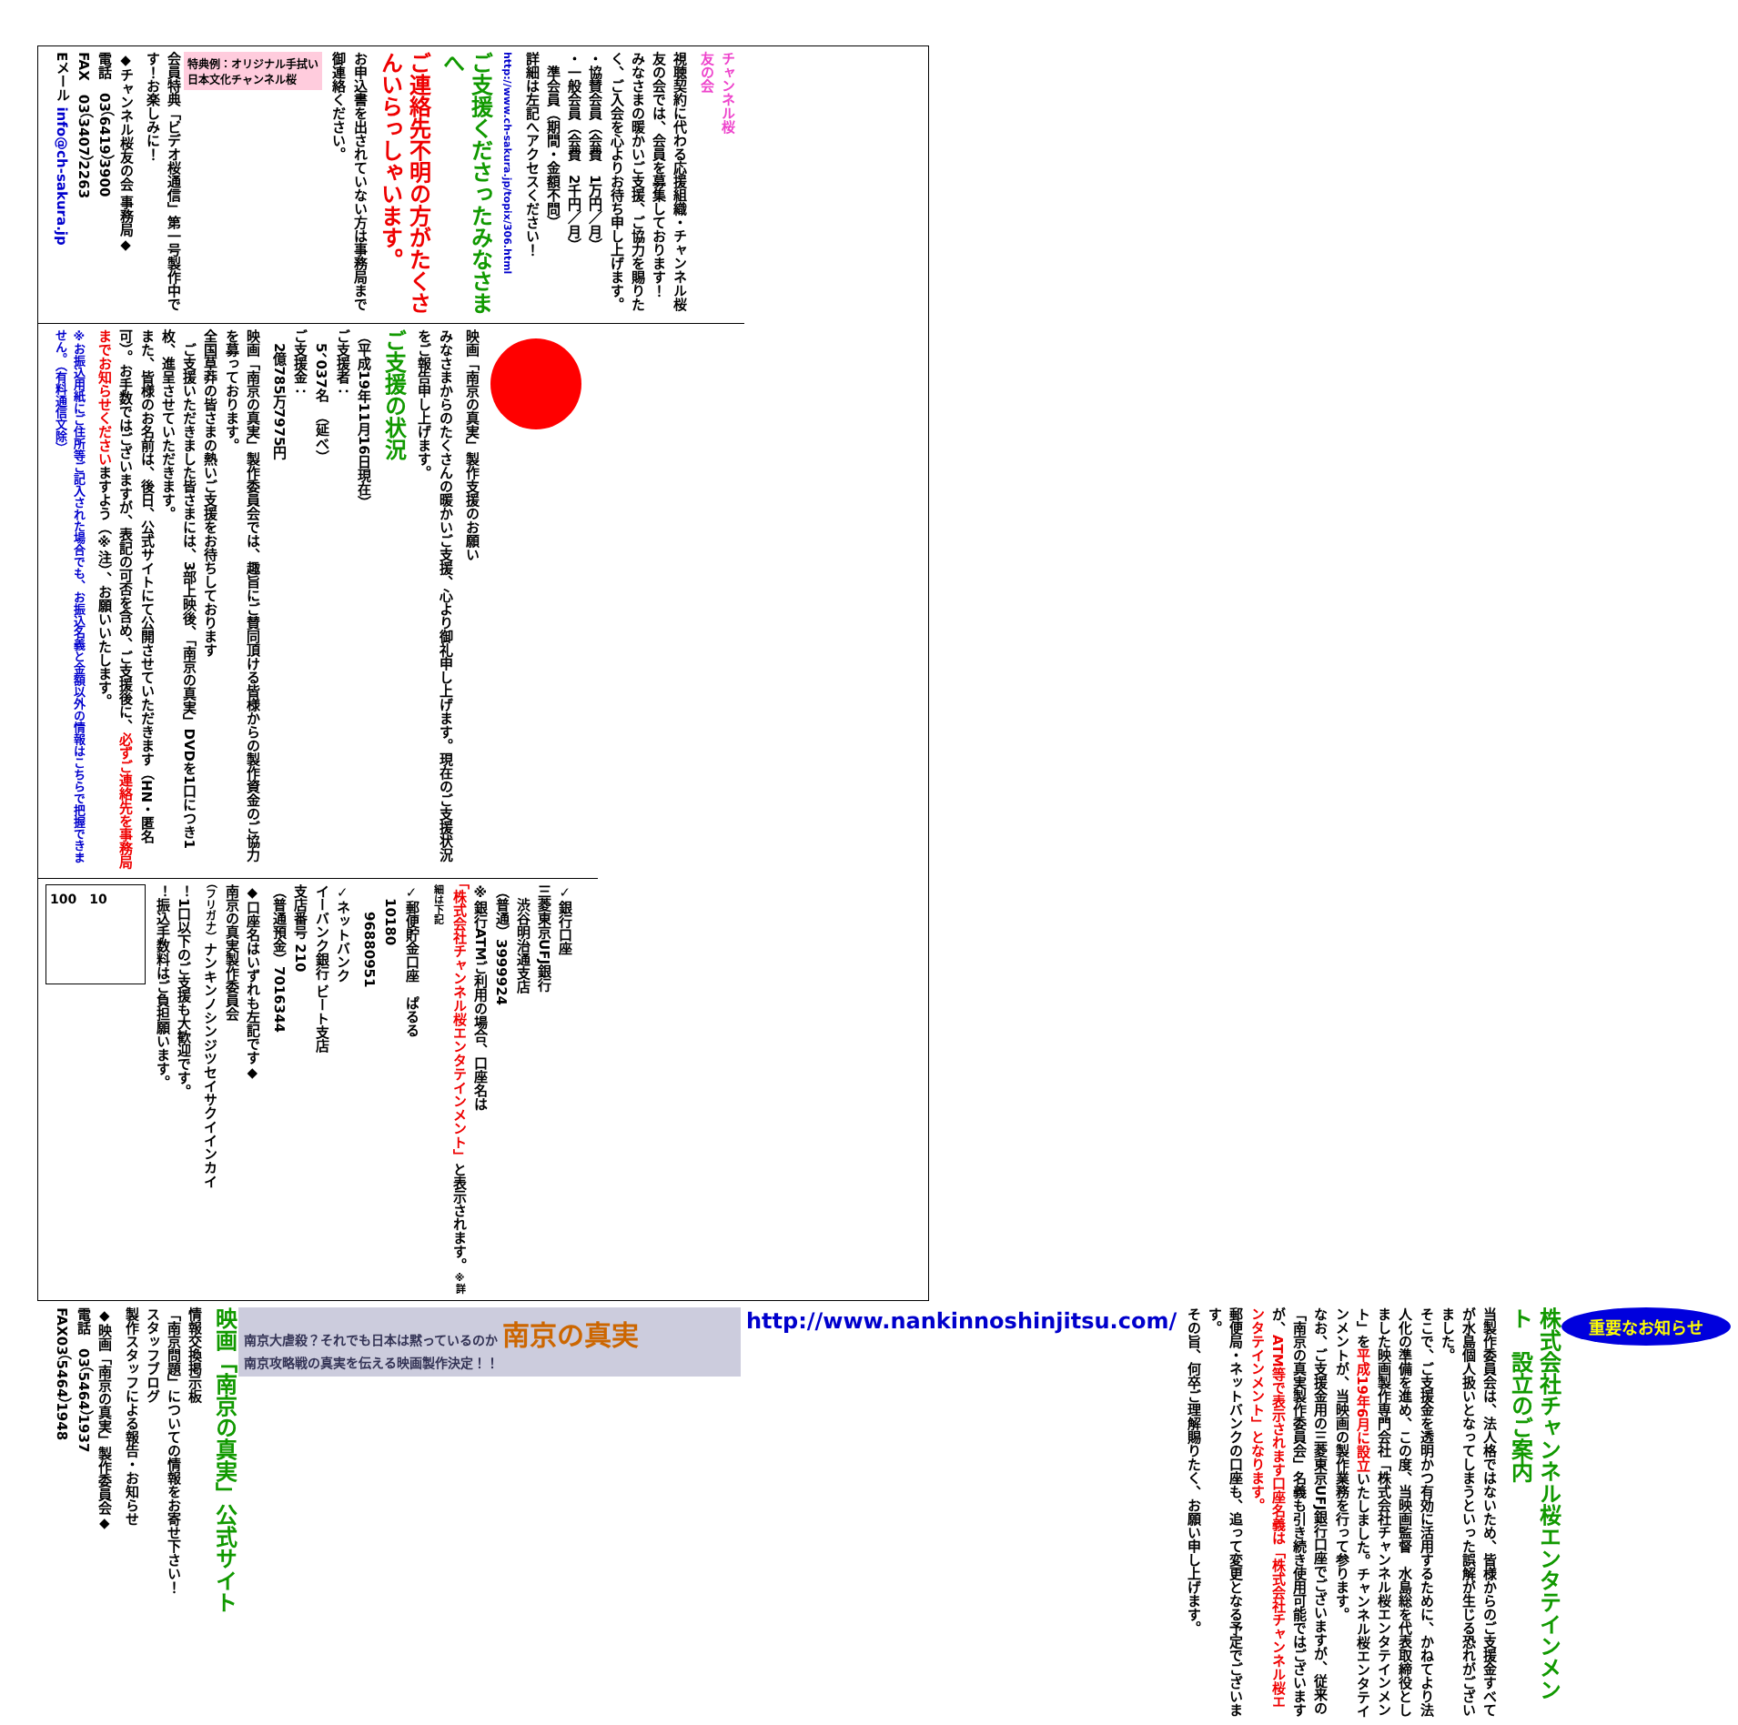チャンネル桜
友の会
視聴契約に代わる応援組織・チャンネル桜　友の会では、会員を募集しております！
みなさまの暖かいご支援、ご協力を賜りたく、ご入会を心よりお待ち申し上げます。
・協賛会員（会費　1万円／月）
・一般会員（会費　2千円／月）
　準会員（期間・金額不問）
詳細は左記へアクセスください！
http://www.ch-sakura.jp/topix/306.html
ご支援くださったみなさまへ
ご連絡先不明の方がたくさんいらっしゃいます。
お申込書を出されていない方は事務局まで御連絡ください。
特典例：オリジナル手拭い
日本文化チャンネル桜
会員特典「ビデオ桜通信」第一号製作中です！お楽しみに！
◆チャンネル桜友の会 事務局◆
電話　03（6419）3900
FAX　03（3407）2263
Eメール info@ch-sakura.jp
映画「南京の真実」製作支援のお願い
みなさまからのたくさんの暖かいご支援、心より御礼申し上げます。現在のご支援状況をご報告申し上げます。
ご支援の状況
（平成19年11月16日現在）
ご支援者：
　5、037名　（延べ）
ご支援金：
　2億785万7975円
映画「南京の真実」製作委員会では、趣旨にご賛同頂ける皆様からの製作資金のご協力を募っております。
全国草莽の皆さまの熱いご支援をお待ちしております
　ご支援いただきました皆さまには、3部上映後、「南京の真実」DVDを1口につき1枚、進呈させていただきます。
また、皆様のお名前は、後日、公式サイトにて公開させていただきます（HN・匿名可）。お手数ではございますが、表記の可否を含め、ご支援後に、必ずご連絡先を事務局までお知らせくださいますよう（※注）、お願いいたします。
※お振込用紙にご住所等ご記入された場合でも、お振込名義と金額以外の情報はこちらで把握できません。（有料通信文除）
✓銀行口座
三菱東京UFJ銀行
　渋谷明治通支店
（普通）3999924
※銀行ATMご利用の場合、口座名は
「株式会社チャンネル桜エンタテインメント」と表示されます。※詳細は下記
✓郵便貯金口座　ぱるる
　10180
　　96880951
✓ネットバンク
イーバンク銀行 ビート支店
支店番号 210
（普通預金）7016344
◆口座名はいずれも左記です◆
南京の真実製作委員会
（フリガナ）ナンキンノシンジツセイサクイインカイ
！1口以下のご支援も大歓迎です。
！振込手数料はご負担願います。
100　10
重要なお知らせ
株式会社チャンネル桜エンタテインメント　設立のご案内
当製作委員会は、法人格ではないため、皆様からのご支援金すべてが水島個人扱いとなってしまうといった誤解が生じる恐れがございました。
そこで、ご支援金を透明かつ有効に活用するために、かねてより法人化の準備を進め、この度、当映画監督　水島総を代表取締役としました映画製作専門会社「株式会社チャンネル桜エンタテインメント」を平成19年6月に設立いたしました。チャンネル桜エンタテインメントが、当映画の製作業務を行って参ります。
なお、ご支援金用の三菱東京UFJ銀行口座でございますが、従来の「南京の真実製作委員会」名義も引き続き使用可能ではございますが、ATM等で表示されます口座名義は「株式会社チャンネル桜エンタテインメント」となります。
郵便局・ネットバンクの口座も、追って変更となる予定でございます。
その旨、何卒ご理解賜りたく、お願い申し上げます。
http://www.nankinnoshinjitsu.com/
南京大虐殺？それでも日本は黙っているのか 南京の真実
南京攻略戦の真実を伝える映画製作決定！！
映画「南京の真実」公式サイト
情報交換掲示板
「南京問題」についての情報をお寄せ下さい！
スタッフブログ
製作スタッフによる報告・お知らせ
◆映画「南京の真実」製作委員会◆
電話　03（5464）1937
FAX03（5464）1948